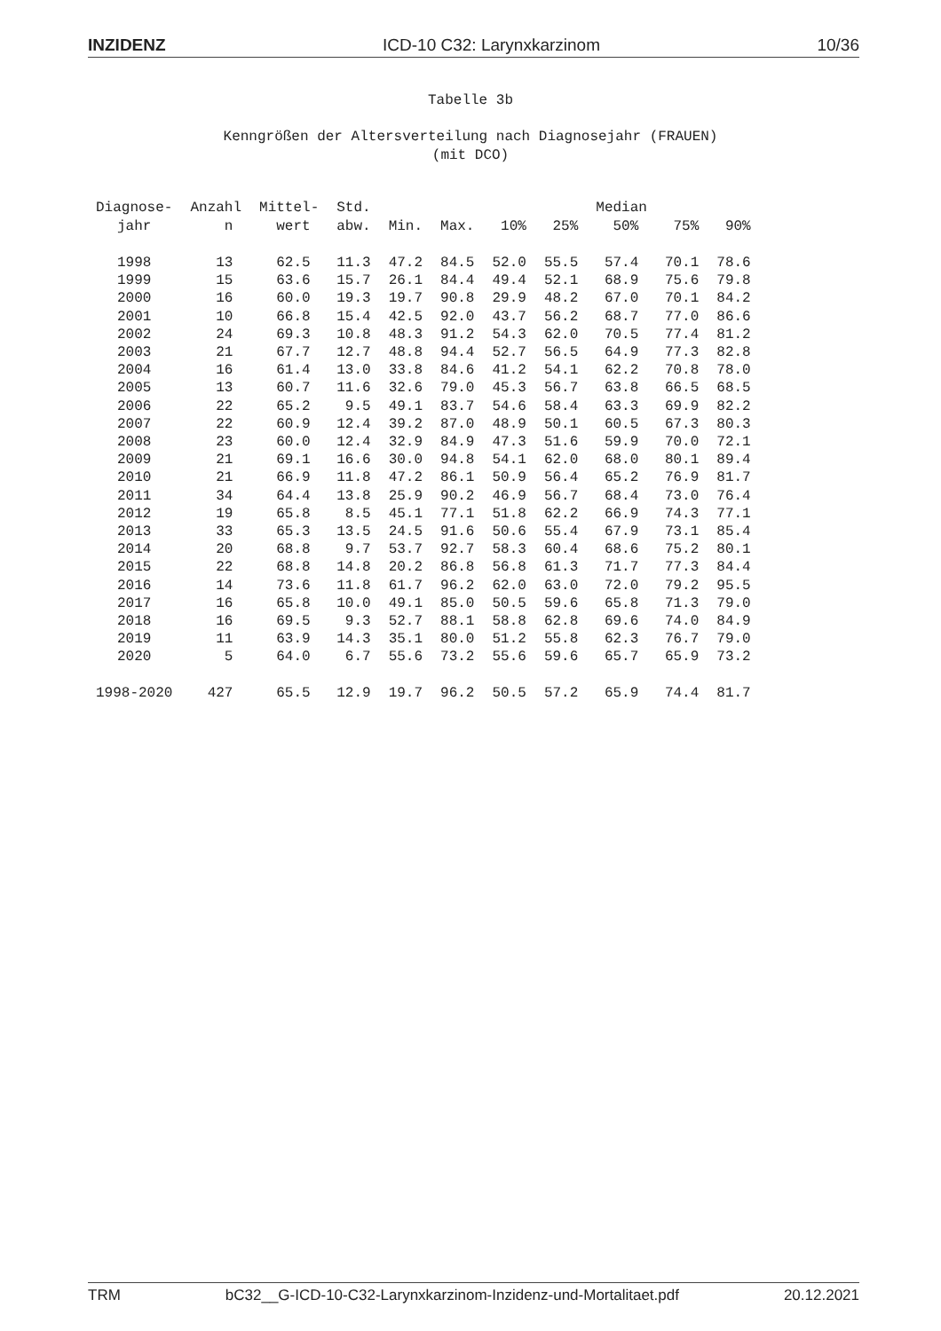INZIDENZ ICD-10 C32: Larynxkarzinom 10/36
Tabelle 3b
Kenngrößen der Altersverteilung nach Diagnosejahr (FRAUEN)
(mit DCO)
| Diagnose- jahr | Anzahl n | Mittel- wert | Std. abw. | Min. | Max. | 10% | 25% | Median 50% | 75% | 90% |
| --- | --- | --- | --- | --- | --- | --- | --- | --- | --- | --- |
| 1998 | 13 | 62.5 | 11.3 | 47.2 | 84.5 | 52.0 | 55.5 | 57.4 | 70.1 | 78.6 |
| 1999 | 15 | 63.6 | 15.7 | 26.1 | 84.4 | 49.4 | 52.1 | 68.9 | 75.6 | 79.8 |
| 2000 | 16 | 60.0 | 19.3 | 19.7 | 90.8 | 29.9 | 48.2 | 67.0 | 70.1 | 84.2 |
| 2001 | 10 | 66.8 | 15.4 | 42.5 | 92.0 | 43.7 | 56.2 | 68.7 | 77.0 | 86.6 |
| 2002 | 24 | 69.3 | 10.8 | 48.3 | 91.2 | 54.3 | 62.0 | 70.5 | 77.4 | 81.2 |
| 2003 | 21 | 67.7 | 12.7 | 48.8 | 94.4 | 52.7 | 56.5 | 64.9 | 77.3 | 82.8 |
| 2004 | 16 | 61.4 | 13.0 | 33.8 | 84.6 | 41.2 | 54.1 | 62.2 | 70.8 | 78.0 |
| 2005 | 13 | 60.7 | 11.6 | 32.6 | 79.0 | 45.3 | 56.7 | 63.8 | 66.5 | 68.5 |
| 2006 | 22 | 65.2 | 9.5 | 49.1 | 83.7 | 54.6 | 58.4 | 63.3 | 69.9 | 82.2 |
| 2007 | 22 | 60.9 | 12.4 | 39.2 | 87.0 | 48.9 | 50.1 | 60.5 | 67.3 | 80.3 |
| 2008 | 23 | 60.0 | 12.4 | 32.9 | 84.9 | 47.3 | 51.6 | 59.9 | 70.0 | 72.1 |
| 2009 | 21 | 69.1 | 16.6 | 30.0 | 94.8 | 54.1 | 62.0 | 68.0 | 80.1 | 89.4 |
| 2010 | 21 | 66.9 | 11.8 | 47.2 | 86.1 | 50.9 | 56.4 | 65.2 | 76.9 | 81.7 |
| 2011 | 34 | 64.4 | 13.8 | 25.9 | 90.2 | 46.9 | 56.7 | 68.4 | 73.0 | 76.4 |
| 2012 | 19 | 65.8 | 8.5 | 45.1 | 77.1 | 51.8 | 62.2 | 66.9 | 74.3 | 77.1 |
| 2013 | 33 | 65.3 | 13.5 | 24.5 | 91.6 | 50.6 | 55.4 | 67.9 | 73.1 | 85.4 |
| 2014 | 20 | 68.8 | 9.7 | 53.7 | 92.7 | 58.3 | 60.4 | 68.6 | 75.2 | 80.1 |
| 2015 | 22 | 68.8 | 14.8 | 20.2 | 86.8 | 56.8 | 61.3 | 71.7 | 77.3 | 84.4 |
| 2016 | 14 | 73.6 | 11.8 | 61.7 | 96.2 | 62.0 | 63.0 | 72.0 | 79.2 | 95.5 |
| 2017 | 16 | 65.8 | 10.0 | 49.1 | 85.0 | 50.5 | 59.6 | 65.8 | 71.3 | 79.0 |
| 2018 | 16 | 69.5 | 9.3 | 52.7 | 88.1 | 58.8 | 62.8 | 69.6 | 74.0 | 84.9 |
| 2019 | 11 | 63.9 | 14.3 | 35.1 | 80.0 | 51.2 | 55.8 | 62.3 | 76.7 | 79.0 |
| 2020 | 5 | 64.0 | 6.7 | 55.6 | 73.2 | 55.6 | 59.6 | 65.7 | 65.9 | 73.2 |
| 1998-2020 | 427 | 65.5 | 12.9 | 19.7 | 96.2 | 50.5 | 57.2 | 65.9 | 74.4 | 81.7 |
TRM bC32__G-ICD-10-C32-Larynxkarzinom-Inzidenz-und-Mortalitaet.pdf 20.12.2021